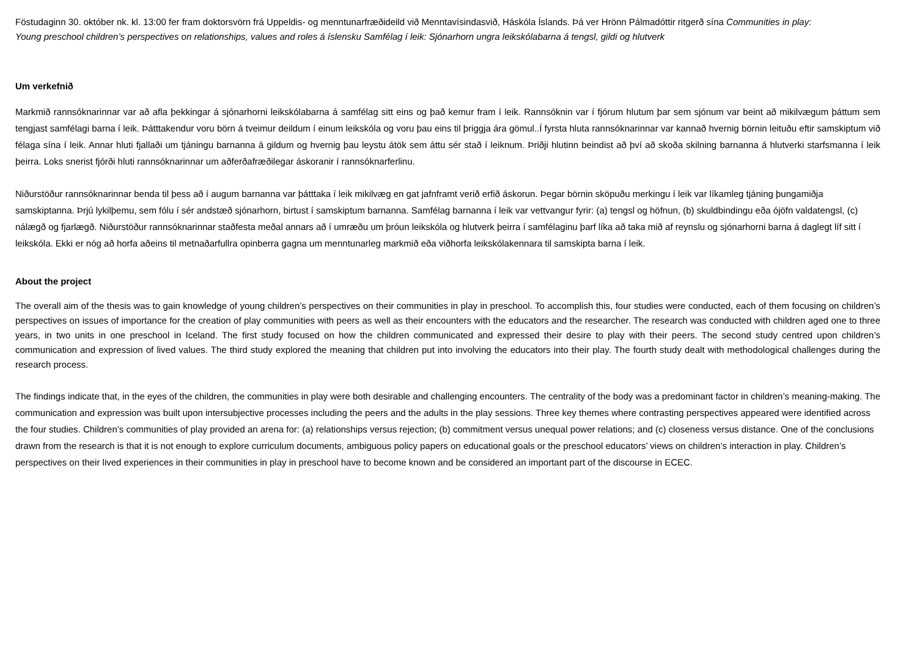Föstudaginn 30. október nk. kl. 13:00 fer fram doktorsvörn frá Uppeldis- og menntunarfræðideild við Menntavísindasvið, Háskóla Íslands. Þá ver Hrönn Pálmadóttir ritgerð sína Communities in play: Young preschool children’s perspectives on relationships, values and roles á íslensku Samfélag í leik: Sjónarhorn ungra leikskólabarna á tengsl, gildi og hlutverk
Um verkefnið
Markmið rannsóknarinnar var að afla þekkingar á sjónarhorni leikskólabarna á samfélag sitt eins og það kemur fram í leik. Rannsóknin var í fjórum hlutum þar sem sjónum var beint að mikilvægum þáttum sem tengjast samfélagi barna í leik. Þátttakendur voru börn á tveimur deildum í einum leikskóla og voru þau eins til þriggja ára gömul..Í fyrsta hluta rannsóknarinnar var kannað hvernig börnin leituðu eftir samskiptum við félaga sína í leik. Annar hluti fjallaði um tjáningu barnanna á gildum og hvernig þau leystu átök sem áttu sér stað í leiknum. Þriðji hlutinn beindist að því að skoða skilning barnanna á hlutverki starfsmanna í leik þeirra. Loks snerist fjórði hluti rannsóknarinnar um aðferðafræðilegar áskoranir í rannsóknarferlinu.
Niðurstöður rannsóknarinnar benda til þess að í augum barnanna var þátttaka í leik mikilvæg en gat jafnframt verið erfið áskorun. Þegar börnin sköpuðu merkingu í leik var líkamleg tjáning þungamiðja samskiptanna. Þrjú lykilþemu, sem fólu í sér andstæð sjónarhorn, birtust í samskiptum barnanna. Samfélag barnanna í leik var vettvangur fyrir: (a) tengsl og höfnun, (b) skuldbindingu eða ójöfn valdatengsl, (c) nálægð og fjarlægð. Niðurstöður rannsóknarinnar staðfesta meðal annars að í umræðu um þróun leikskóla og hlutverk þeirra í samfélaginu þarf líka að taka mið af reynslu og sjónarhorni barna á daglegt líf sitt í leikskóla. Ekki er nóg að horfa aðeins til metnaðarfullra opinberra gagna um menntunarleg markmið eða viðhorfa leikskólakennara til samskipta barna í leik.
About the project
The overall aim of the thesis was to gain knowledge of young children’s perspectives on their communities in play in preschool. To accomplish this, four studies were conducted, each of them focusing on children’s perspectives on issues of importance for the creation of play communities with peers as well as their encounters with the educators and the researcher. The research was conducted with children aged one to three years, in two units in one preschool in Iceland. The first study focused on how the children communicated and expressed their desire to play with their peers. The second study centred upon children’s communication and expression of lived values. The third study explored the meaning that children put into involving the educators into their play. The fourth study dealt with methodological challenges during the research process.
The findings indicate that, in the eyes of the children, the communities in play were both desirable and challenging encounters. The centrality of the body was a predominant factor in children’s meaning-making. The communication and expression was built upon intersubjective processes including the peers and the adults in the play sessions. Three key themes where contrasting perspectives appeared were identified across the four studies. Children’s communities of play provided an arena for: (a) relationships versus rejection; (b) commitment versus unequal power relations; and (c) closeness versus distance. One of the conclusions drawn from the research is that it is not enough to explore curriculum documents, ambiguous policy papers on educational goals or the preschool educators’ views on children’s interaction in play. Children’s perspectives on their lived experiences in their communities in play in preschool have to become known and be considered an important part of the discourse in ECEC.